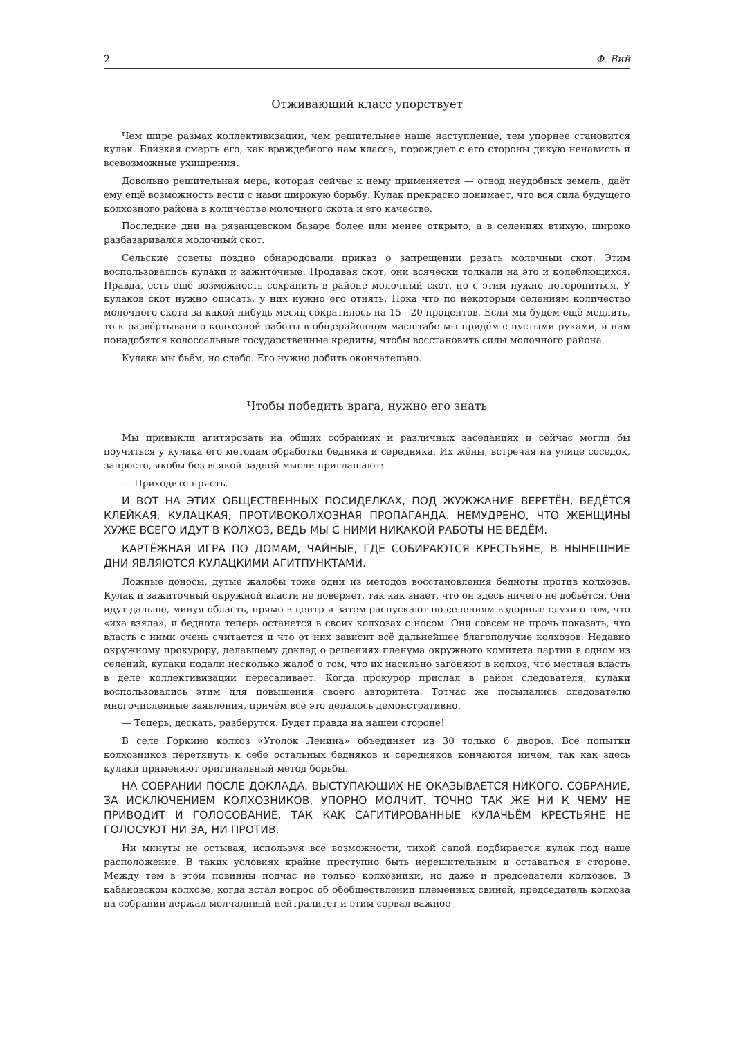2 Ф. Вий
Отживающий класс упорствует
Чем шире размах коллективизации, чем решительнее наше наступление, тем упорнее становится кулак. Близкая смерть его, как враждебного нам класса, порождает с его стороны дикую ненависть и всевозможные ухищрения.
Довольно решительная мера, которая сейчас к нему применяется — отвод неудобных земель, даёт ему ещё возможность вести с нами широкую борьбу. Кулак прекрасно понимает, что вся сила будущего колхозного района в количестве молочного скота и его качестве.
Последние дни на рязанцевском базаре более или менее открыто, а в селениях втихую, широко разбазаривался молочный скот.
Сельские советы поздно обнародовали приказ о запрещении резать молочный скот. Этим воспользовались кулаки и зажиточные. Продавая скот, они всячески толкали на это и колеблющихся. Правда, есть ещё возможность сохранить в районе молочный скот, но с этим нужно поторопиться. У кулаков скот нужно описать, у них нужно его отнять. Пока что по некоторым селениям количество молочного скота за какой-нибудь месяц сократилось на 15—20 процентов. Если мы будем ещё медлить, то к развёртыванию колхозной работы в общерайонном масштабе мы придём с пустыми руками, и нам понадобятся колоссальные государственные кредиты, чтобы восстановить силы молочного района.
Кулака мы бьём, но слабо. Его нужно добить окончательно.
Чтобы победить врага, нужно его знать
Мы привыкли агитировать на общих собраниях и различных заседаниях и сейчас могли бы поучиться у кулака его методам обработки бедняка и середняка. Их жёны, встречая на улице соседок, запросто, якобы без всякой задней мысли приглашают:
— Приходите прясть.
И ВОТ НА ЭТИХ ОБЩЕСТВЕННЫХ ПОСИДЕЛКАХ, ПОД ЖУЖЖАНИЕ ВЕРЕТЁН, ВЕДЁТСЯ КЛЕЙКАЯ, КУЛАЦКАЯ, ПРОТИВОКОЛХОЗНАЯ ПРОПАГАНДА. НЕМУДРЕНО, ЧТО ЖЕНЩИНЫ ХУЖЕ ВСЕГО ИДУТ В КОЛХОЗ, ВЕДЬ МЫ С НИМИ НИКАКОЙ РАБОТЫ НЕ ВЕДЁМ.
КАРТЁЖНАЯ ИГРА ПО ДОМАМ, ЧАЙНЫЕ, ГДЕ СОБИРАЮТСЯ КРЕСТЬЯНЕ, В НЫНЕШНИЕ ДНИ ЯВЛЯЮТСЯ КУЛАЦКИМИ АГИТПУНКТАМИ.
Ложные доносы, дутые жалобы тоже одни из методов восстановления бедноты против колхозов. Кулак и зажиточный окружной власти не доверяет, так как знает, что он здесь ничего не добьётся. Они идут дальше, минуя область, прямо в центр и затем распускают по селениям вздорные слухи о том, что «иха взяла», и беднота теперь останется в своих колхозах с носом. Они совсем не прочь показать, что власть с ними очень считается и что от них зависит всё дальнейшее благополучие колхозов. Недавно окружному прокурору, делавшему доклад о решениях пленума окружного комитета партии в одном из селений, кулаки подали несколько жалоб о том, что их насильно загоняют в колхоз, что местная власть в деле коллективизации пересаливает. Когда прокурор прислал в район следователя, кулаки воспользовались этим для повышения своего авторитета. Тотчас же посыпались следователю многочисленные заявления, причём всё это делалось демонстративно.
— Теперь, дескать, разберутся. Будет правда на нашей стороне!
В селе Горкино колхоз «Уголок Ленина» объединяет из 30 только 6 дворов. Все попытки колхозников перетянуть к себе остальных бедняков и середняков кончаются ничем, так как здесь кулаки применяют оригинальный метод борьбы.
НА СОБРАНИИ ПОСЛЕ ДОКЛАДА, ВЫСТУПАЮЩИХ НЕ ОКАЗЫВАЕТСЯ НИКОГО. СОБРАНИЕ, ЗА ИСКЛЮЧЕНИЕМ КОЛХОЗНИКОВ, УПОРНО МОЛЧИТ. ТОЧНО ТАК ЖЕ НИ К ЧЕМУ НЕ ПРИВОДИТ И ГОЛОСОВАНИЕ, ТАК КАК САГИТИРОВАННЫЕ КУЛАЧЬЁМ КРЕСТЬЯНЕ НЕ ГОЛОСУЮТ НИ ЗА, НИ ПРОТИВ.
Ни минуты не остывая, используя все возможности, тихой сапой подбирается кулак под наше расположение. В таких условиях крайне преступно быть нерешительным и оставаться в стороне. Между тем в этом повинны подчас не только колхозники, но даже и председатели колхозов. В кабановском колхозе, когда встал вопрос об обобществлении племенных свиней, председатель колхоза на собрании держал молчаливый нейтралитет и этим сорвал важное